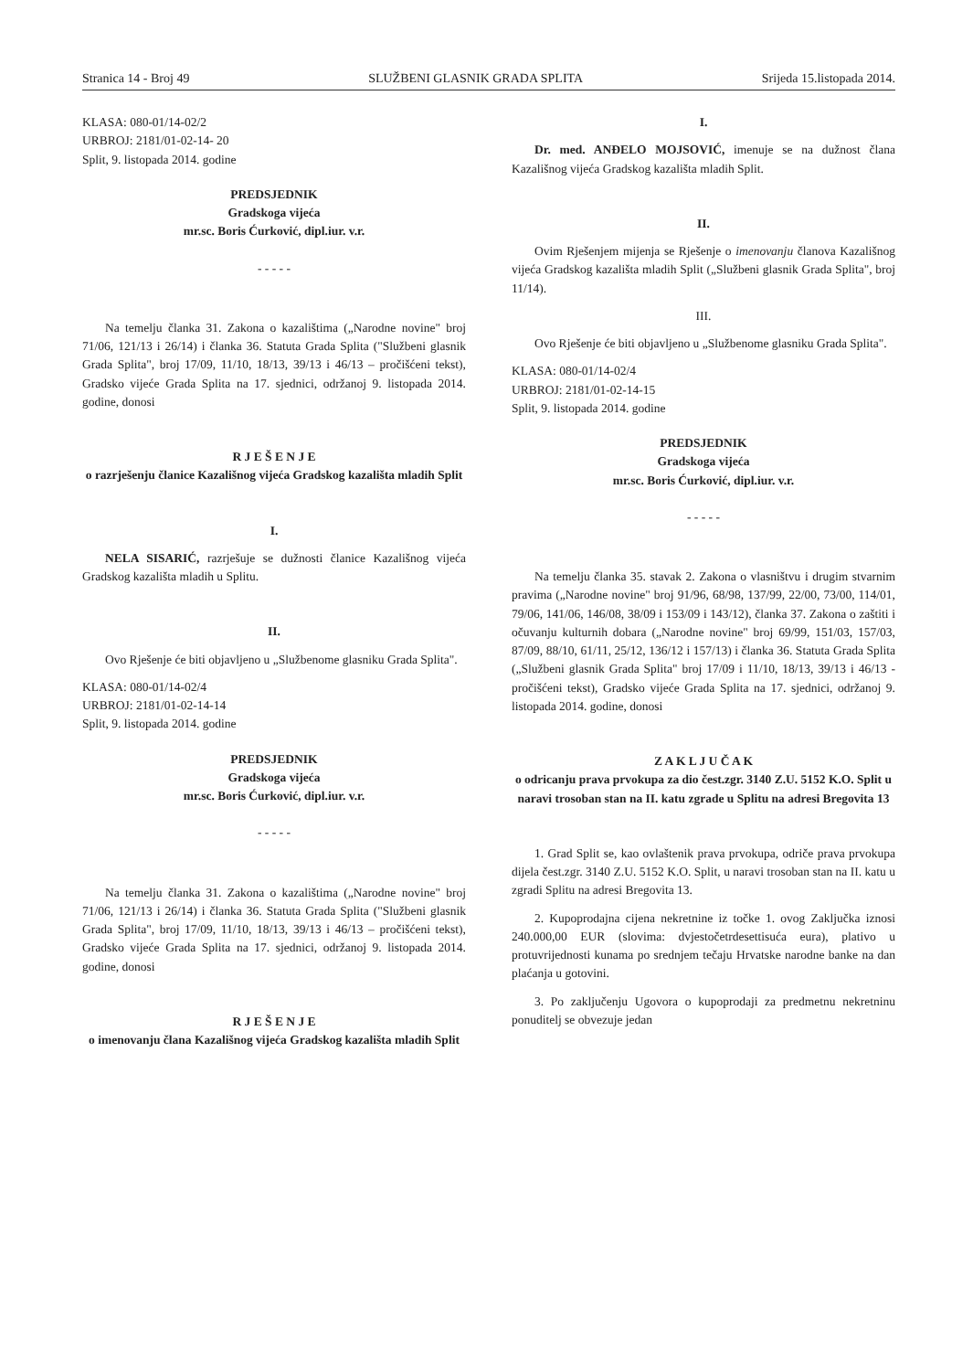Stranica 14 - Broj 49 SLUŽBENI GLASNIK GRADA SPLITA Srijeda 15.listopada 2014.
KLASA: 080-01/14-02/2
URBROJ: 2181/01-02-14- 20
Split, 9. listopada 2014. godine
PREDSJEDNIK
Gradskoga vijeća
mr.sc. Boris Ćurković, dipl.iur. v.r.
- - - - -
Na temelju članka 31. Zakona o kazalištima („Narodne novine" broj 71/06, 121/13 i 26/14) i članka 36. Statuta Grada Splita ("Službeni glasnik Grada Splita", broj 17/09, 11/10, 18/13, 39/13 i 46/13 – pročišćeni tekst), Gradsko vijeće Grada Splita na 17. sjednici, održanoj 9. listopada 2014. godine, donosi
R J E Š E N J E
o razrješenju članice Kazališnog vijeća Gradskog kazališta mladih Split
I.
NELA SISARIĆ, razrješuje se dužnosti članice Kazališnog vijeća Gradskog kazališta mladih u Splitu.
II.
Ovo Rješenje će biti objavljeno u „Službenome glasniku Grada Splita".
KLASA: 080-01/14-02/4
URBROJ: 2181/01-02-14-14
Split, 9. listopada 2014. godine
PREDSJEDNIK
Gradskoga vijeća
mr.sc. Boris Ćurković, dipl.iur. v.r.
- - - - -
Na temelju članka 31. Zakona o kazalištima („Narodne novine" broj 71/06, 121/13 i 26/14) i članka 36. Statuta Grada Splita ("Službeni glasnik Grada Splita", broj 17/09, 11/10, 18/13, 39/13 i 46/13 – pročišćeni tekst), Gradsko vijeće Grada Splita na 17. sjednici, održanoj 9. listopada 2014. godine, donosi
R J E Š E N J E
o imenovanju člana Kazališnog vijeća Gradskog kazališta mladih Split
I.
Dr. med. ANĐELO MOJSOVIĆ, imenuje se na dužnost člana Kazališnog vijeća Gradskog kazališta mladih Split.
II.
Ovim Rješenjem mijenja se Rješenje o imenovanju članova Kazališnog vijeća Gradskog kazališta mladih Split („Službeni glasnik Grada Splita", broj 11/14).
III.
Ovo Rješenje će biti objavljeno u „Službenome glasniku Grada Splita".
KLASA: 080-01/14-02/4
URBROJ: 2181/01-02-14-15
Split, 9. listopada 2014. godine
PREDSJEDNIK
Gradskoga vijeća
mr.sc. Boris Ćurković, dipl.iur. v.r.
- - - - -
Na temelju članka 35. stavak 2. Zakona o vlasništvu i drugim stvarnim pravima („Narodne novine" broj 91/96, 68/98, 137/99, 22/00, 73/00, 114/01, 79/06, 141/06, 146/08, 38/09 i 153/09 i 143/12), članka 37. Zakona o zaštiti i očuvanju kulturnih dobara („Narodne novine" broj 69/99, 151/03, 157/03, 87/09, 88/10, 61/11, 25/12, 136/12 i 157/13) i članka 36. Statuta Grada Splita („Službeni glasnik Grada Splita" broj 17/09 i 11/10, 18/13, 39/13 i 46/13 - pročišćeni tekst), Gradsko vijeće Grada Splita na 17. sjednici, održanoj 9. listopada 2014. godine, donosi
Z A K L J U Č A K
o odricanju prava prvokupa za dio čest.zgr. 3140 Z.U. 5152 K.O. Split u naravi trosoban stan na II. katu zgrade u Splitu na adresi Bregovita 13
1. Grad Split se, kao ovlaštenik prava prvokupa, odriče prava prvokupa dijela čest.zgr. 3140 Z.U. 5152 K.O. Split, u naravi trosoban stan na II. katu u zgradi Splitu na adresi Bregovita 13.
2. Kupoprodajna cijena nekretnine iz točke 1. ovog Zaključka iznosi 240.000,00 EUR (slovima: dvjestočetrdesettisuća eura), plativo u protuvrijednosti kunama po srednjem tečaju Hrvatske narodne banke na dan plaćanja u gotovini.
3. Po zaključenju Ugovora o kupoprodaji za predmetnu nekretninu ponuditelj se obvezuje jedan